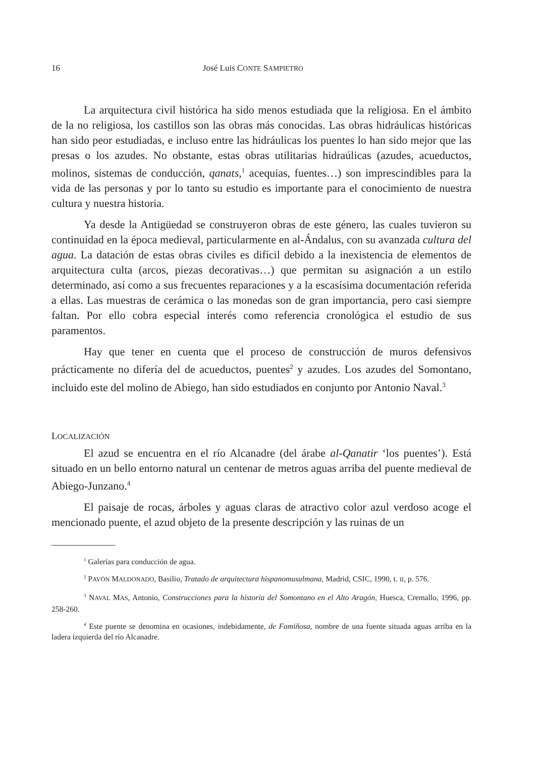16 José Luis CONTE SAMPIETRO
La arquitectura civil histórica ha sido menos estudiada que la religiosa. En el ámbito de la no religiosa, los castillos son las obras más conocidas. Las obras hidráulicas históricas han sido peor estudiadas, e incluso entre las hidráulicas los puentes lo han sido mejor que las presas o los azudes. No obstante, estas obras utilitarias hidraúlicas (azudes, acueductos, molinos, sistemas de conducción, qanats,<sup>1</sup> acequias, fuentes…) son imprescindibles para la vida de las personas y por lo tanto su estudio es importante para el conocimiento de nuestra cultura y nuestra historia.
Ya desde la Antigüedad se construyeron obras de este género, las cuales tuvieron su continuidad en la época medieval, particularmente en al-Ándalus, con su avanzada cultura del agua. La datación de estas obras civiles es difícil debido a la inexistencia de elementos de arquitectura culta (arcos, piezas decorativas…) que permitan su asignación a un estilo determinado, así como a sus frecuentes reparaciones y a la escasísima documentación referida a ellas. Las muestras de cerámica o las monedas son de gran importancia, pero casi siempre faltan. Por ello cobra especial interés como referencia cronológica el estudio de sus paramentos.
Hay que tener en cuenta que el proceso de construcción de muros defensivos prácticamente no difería del de acueductos, puentes<sup>2</sup> y azudes. Los azudes del Somontano, incluido este del molino de Abiego, han sido estudiados en conjunto por Antonio Naval.<sup>3</sup>
LOCALIZACIÓN
El azud se encuentra en el río Alcanadre (del árabe al-Qanatir ‘los puentes’). Está situado en un bello entorno natural un centenar de metros aguas arriba del puente medieval de Abiego-Junzano.<sup>4</sup>
El paisaje de rocas, árboles y aguas claras de atractivo color azul verdoso acoge el mencionado puente, el azud objeto de la presente descripción y las ruinas de un
<sup>1</sup> Galerías para conducción de agua.
<sup>2</sup> PAVÓN MALDONADO, Basilio, Tratado de arquitectura hispanomusulmana, Madrid, CSIC, 1990, t. II, p. 576.
<sup>3</sup> NAVAL MAS, Antonio, Construcciones para la historia del Somontano en el Alto Aragón, Huesca, Cremallo, 1996, pp. 258-260.
<sup>4</sup> Este puente se denomina en ocasiones, indebidamente, de Famiñosa, nombre de una fuente situada aguas arriba en la ladera izquierda del río Alcanadre.